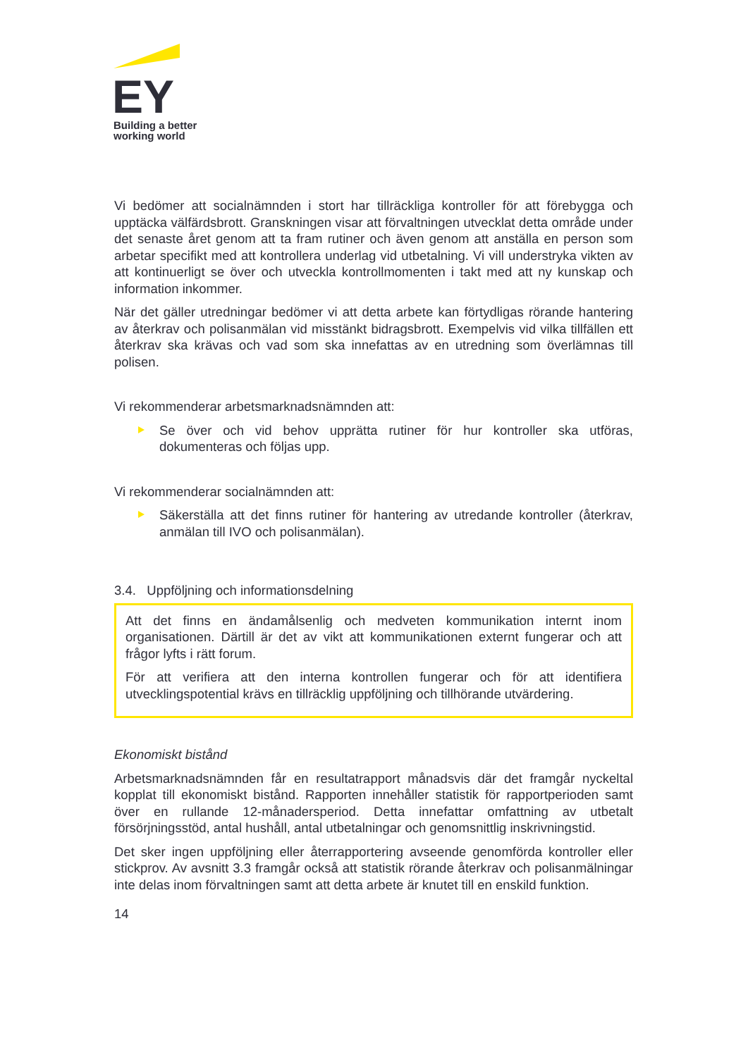EY
Building a better
working world
Vi bedömer att socialnämnden i stort har tillräckliga kontroller för att förebygga och upptäcka välfärdsbrott. Granskningen visar att förvaltningen utvecklat detta område under det senaste året genom att ta fram rutiner och även genom att anställa en person som arbetar specifikt med att kontrollera underlag vid utbetalning. Vi vill understryka vikten av att kontinuerligt se över och utveckla kontrollmomenten i takt med att ny kunskap och information inkommer.
När det gäller utredningar bedömer vi att detta arbete kan förtydligas rörande hantering av återkrav och polisanmälan vid misstänkt bidragsbrott. Exempelvis vid vilka tillfällen ett återkrav ska krävas och vad som ska innefattas av en utredning som överlämnas till polisen.
Vi rekommenderar arbetsmarknadsnämnden att:
Se över och vid behov upprätta rutiner för hur kontroller ska utföras, dokumenteras och följas upp.
Vi rekommenderar socialnämnden att:
Säkerställa att det finns rutiner för hantering av utredande kontroller (återkrav, anmälan till IVO och polisanmälan).
3.4. Uppföljning och informationsdelning
Att det finns en ändamålsenlig och medveten kommunikation internt inom organisationen. Därtill är det av vikt att kommunikationen externt fungerar och att frågor lyfts i rätt forum.
För att verifiera att den interna kontrollen fungerar och för att identifiera utvecklingspotential krävs en tillräcklig uppföljning och tillhörande utvärdering.
Ekonomiskt bistånd
Arbetsmarknadsnämnden får en resultatrapport månadsvis där det framgår nyckeltal kopplat till ekonomiskt bistånd. Rapporten innehåller statistik för rapportperioden samt över en rullande 12-månadersperiod. Detta innefattar omfattning av utbetalt försörjningsstöd, antal hushåll, antal utbetalningar och genomsnittlig inskrivningstid.
Det sker ingen uppföljning eller återrapportering avseende genomförda kontroller eller stickprov. Av avsnitt 3.3 framgår också att statistik rörande återkrav och polisanmälningar inte delas inom förvaltningen samt att detta arbete är knutet till en enskild funktion.
14